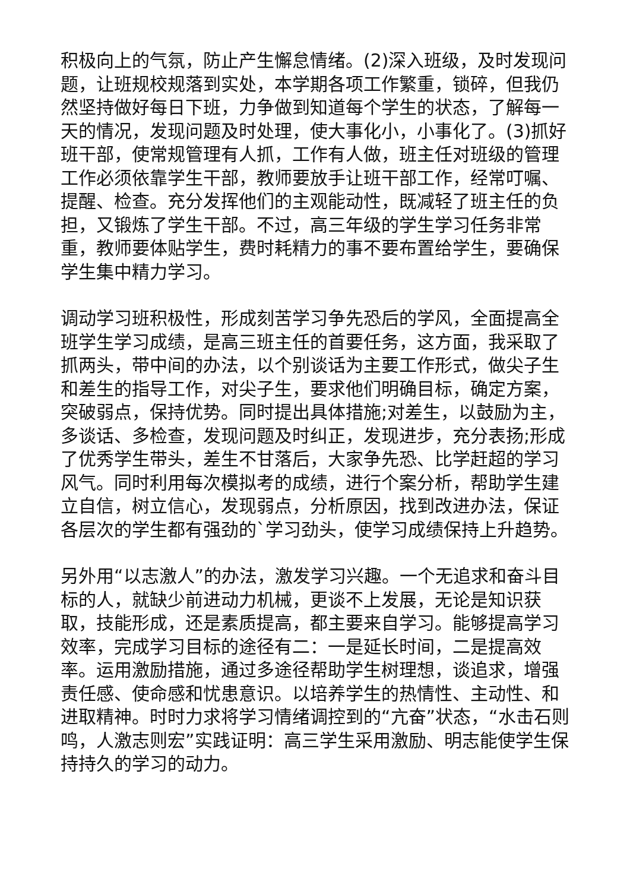积极向上的气氛，防止产生懈怠情绪。(2)深入班级，及时发现问题，让班规校规落到实处，本学期各项工作繁重，锁碎，但我仍然坚持做好每日下班，力争做到知道每个学生的状态，了解每一天的情况，发现问题及时处理，使大事化小，小事化了。(3)抓好班干部，使常规管理有人抓，工作有人做，班主任对班级的管理工作必须依靠学生干部，教师要放手让班干部工作，经常叮嘱、提醒、检查。充分发挥他们的主观能动性，既减轻了班主任的负担，又锻炼了学生干部。不过，高三年级的学生学习任务非常重，教师要体贴学生，费时耗精力的事不要布置给学生，要确保学生集中精力学习。
调动学习班积极性，形成刻苦学习争先恐后的学风，全面提高全班学生学习成绩，是高三班主任的首要任务，这方面，我采取了抓两头，带中间的办法，以个别谈话为主要工作形式，做尖子生和差生的指导工作，对尖子生，要求他们明确目标，确定方案，突破弱点，保持优势。同时提出具体措施;对差生，以鼓励为主，多谈话、多检查，发现问题及时纠正，发现进步，充分表扬;形成了优秀学生带头，差生不甘落后，大家争先恐、比学赶超的学习风气。同时利用每次模拟考的成绩，进行个案分析，帮助学生建立自信，树立信心，发现弱点，分析原因，找到改进办法，保证各层次的学生都有强劲的`学习劲头，使学习成绩保持上升趋势。
另外用“以志激人”的办法，激发学习兴趣。一个无追求和奋斗目标的人，就缺少前进动力机械，更谈不上发展，无论是知识获取，技能形成，还是素质提高，都主要来自学习。能够提高学习效率，完成学习目标的途径有二：一是延长时间，二是提高效率。运用激励措施，通过多途径帮助学生树理想，谈追求，增强责任感、使命感和忧患意识。以培养学生的热情性、主动性、和进取精神。时时力求将学习情绪调控到的“亢奋”状态，“水击石则鸣，人激志则宏”实践证明：高三学生采用激励、明志能使学生保持持久的学习的动力。